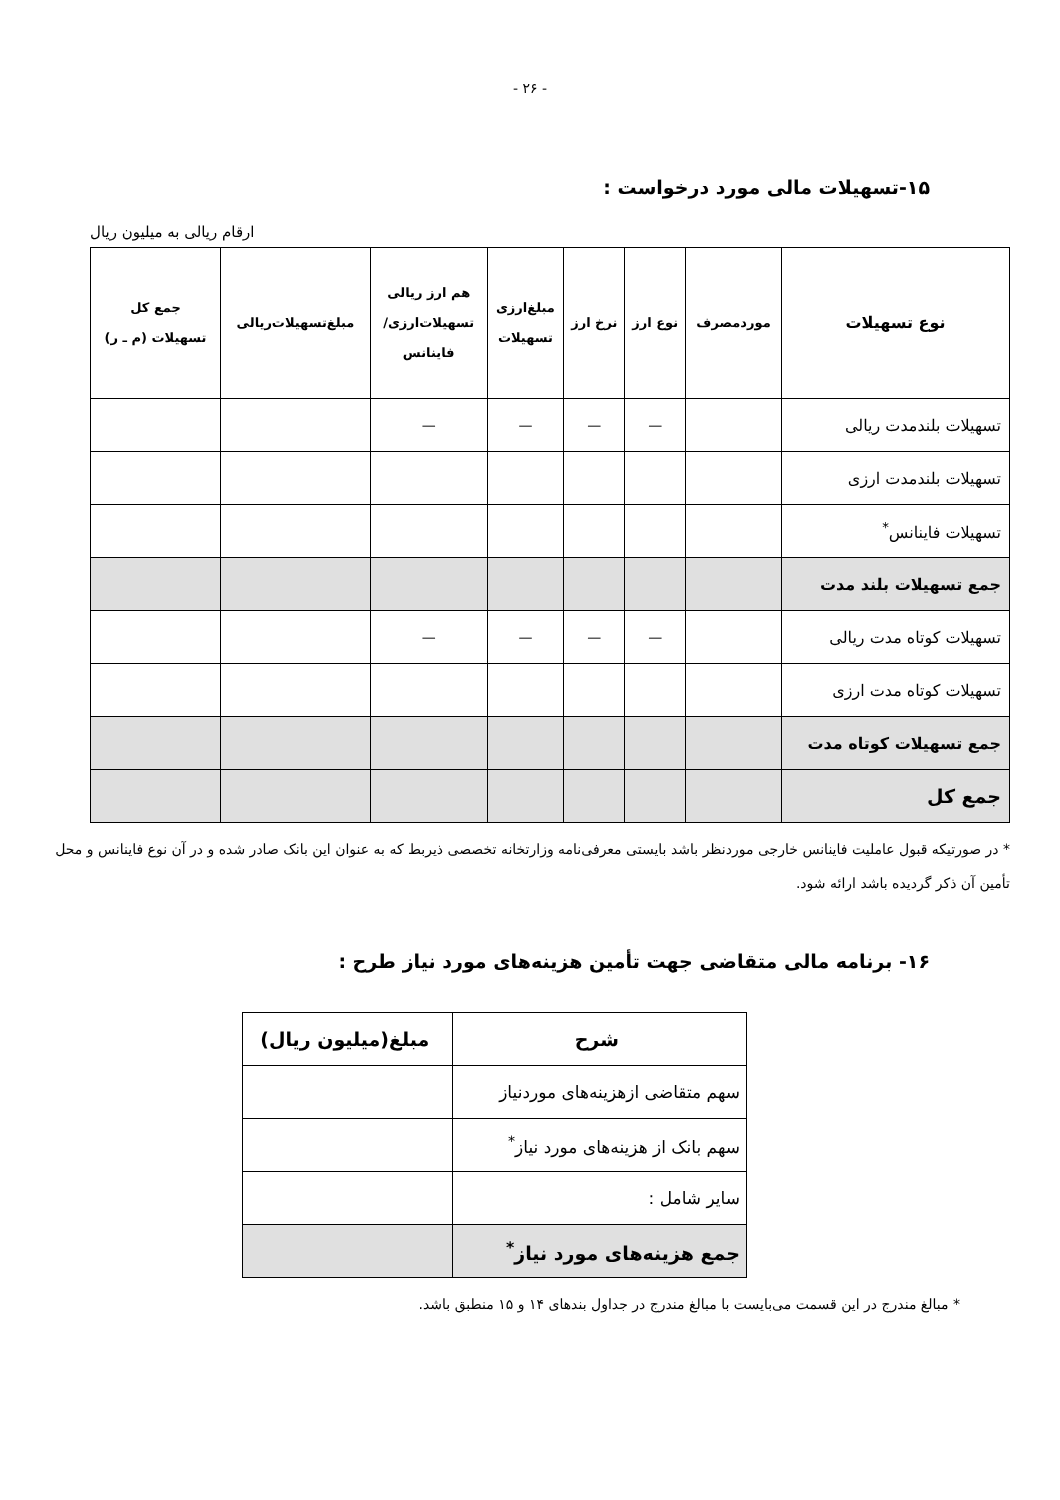- ۲۶ -
۱۵-تسهیلات مالی مورد درخواست :
ارقام ریالی به میلیون ریال
| نوع تسهیلات | موردمصرف | نوع ارز | نرخ ارز | مبلغ‌ارزی تسهیلات | هم ارز ریالی تسهیلات‌ارزی/ فاینانس | مبلغ‌تسهیلات‌ریالی | جمع کل تسهیلات (م ـ ر) |
| --- | --- | --- | --- | --- | --- | --- | --- |
| تسهیلات بلندمدت ریالی | | — | — | — | — | | |
| تسهیلات بلندمدت ارزی | | | | | | | |
| تسهیلات فاینانس<sup>*</sup> | | | | | | | |
| جمع تسهیلات بلند مدت | | | | | | | |
| تسهیلات کوتاه مدت ریالی | | — | — | — | — | | |
| تسهیلات کوتاه مدت ارزی | | | | | | | |
| جمع تسهیلات کوتاه مدت | | | | | | | |
| جمع کل | | | | | | | |
* در صورتیکه قبول عاملیت فاینانس خارجی موردنظر باشد بایستی معرفی‌نامه وزارتخانه تخصصی ذیربط که به عنوان این بانک صادر شده و در آن نوع فاینانس و محل تأمین آن ذکر گردیده باشد ارائه شود.
۱۶- برنامه مالی متقاضی جهت تأمین هزینه‌های مورد نیاز طرح :
| شرح | مبلغ(میلیون ریال) |
| --- | --- |
| سهم متقاضی ازهزینه‌های موردنیاز | |
| سهم بانک از هزینه‌های مورد نیاز<sup>*</sup> | |
| سایر شامل : | |
| جمع هزینه‌های مورد نیاز<sup>*</sup> | |
* مبالغ مندرج در این قسمت می‌بایست با مبالغ مندرج در جداول بندهای ۱۴ و ۱۵ منطبق باشد.